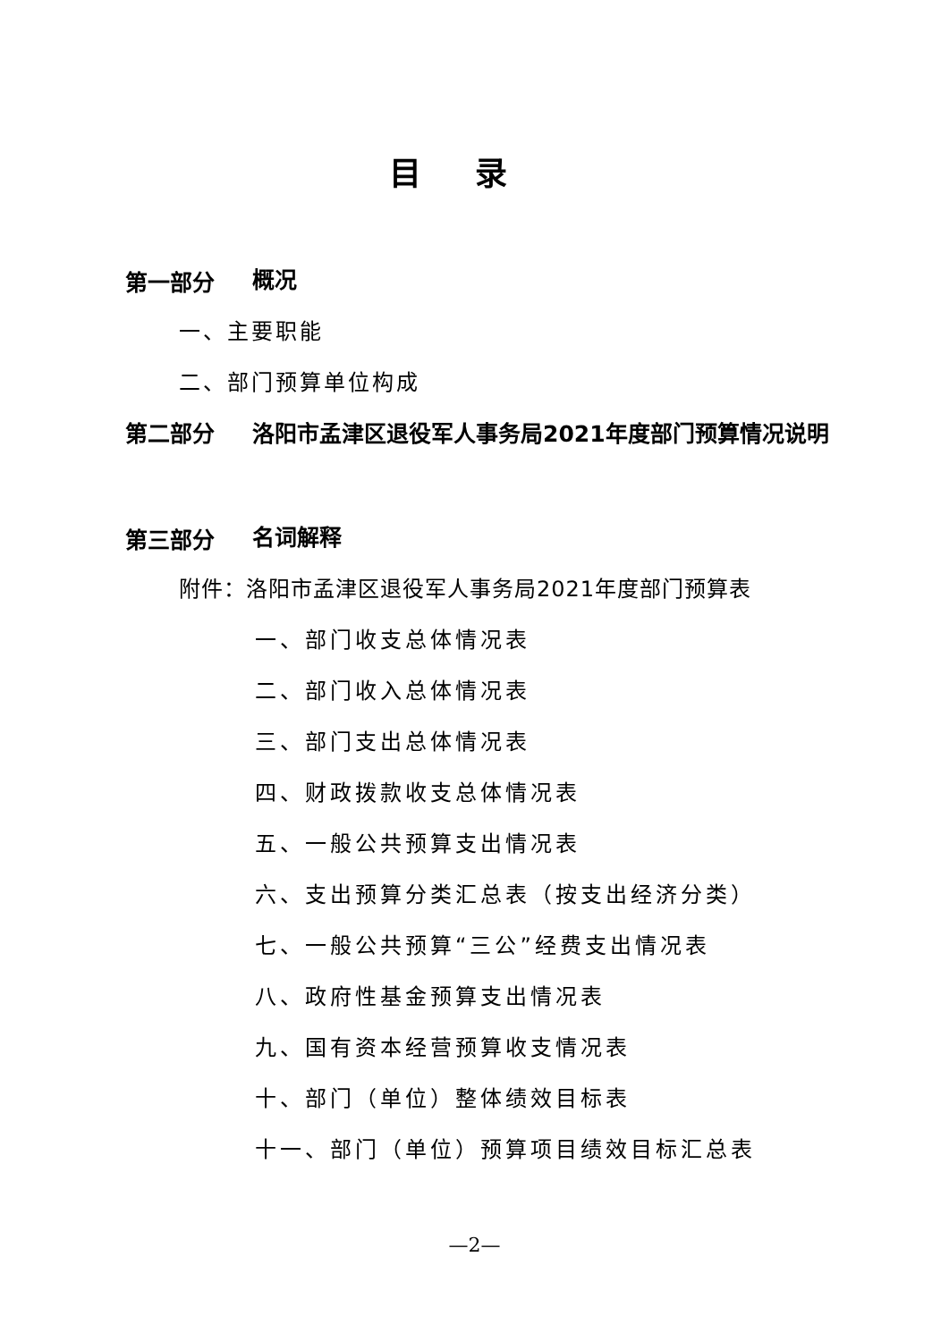目录
第一部分 概况
一、主要职能
二、部门预算单位构成
第二部分 洛阳市孟津区退役军人事务局2021年度部门预算情况说明
第三部分 名词解释
附件：洛阳市孟津区退役军人事务局2021年度部门预算表
一、部门收支总体情况表
二、部门收入总体情况表
三、部门支出总体情况表
四、财政拨款收支总体情况表
五、一般公共预算支出情况表
六、支出预算分类汇总表（按支出经济分类）
七、一般公共预算“三公”经费支出情况表
八、政府性基金预算支出情况表
九、国有资本经营预算收支情况表
十、部门（单位）整体绩效目标表
十一、部门（单位）预算项目绩效目标汇总表
—2—